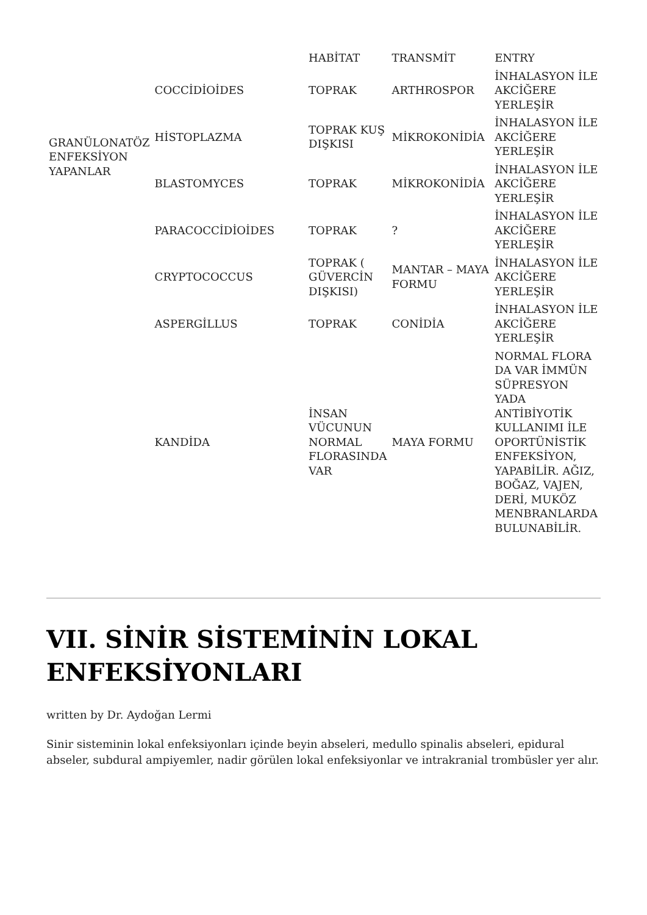| | | HABİTAT | TRANSMİT | ENTRY |
| GRANÜLONATÖZ ENFEKSİYON YAPANLAR | COCCİDİOİDES | TOPRAK | ARTHROSPOR | İNHALASYON İLE AKCİĞERE YERLEŞİR |
| | HİSTOPLAZMA | TOPRAK KUŞ DIŞKISI | MİKROKONİDİA | İNHALASYON İLE AKCİĞERE YERLEŞİR |
| | BLASTOMYCES | TOPRAK | MİKROKONİDİA | İNHALASYON İLE AKCİĞERE YERLEŞİR |
| | PARACOCCİDİOİDES | TOPRAK | ? | İNHALASYON İLE AKCİĞERE YERLEŞİR |
| | CRYPTOCOCCUS | TOPRAK ( GÜVERCİN DIŞKISI) | MANTAR – MAYA FORMU | İNHALASYON İLE AKCİĞERE YERLEŞİR |
| | ASPERGİLLUS | TOPRAK | CONİDİA | İNHALASYON İLE AKCİĞERE YERLEŞİR |
| | KANDİDA | İNSAN VÜCUNUN NORMAL FLORASINDA VAR | MAYA FORMU | NORMAL FLORA DA VAR İMMÜN SÜPRESYON YADA ANTİBİYOTİK KULLANIMI İLE OPORTÜNİSTİK ENFEKSİYON, YAPABİLİR. AĞIZ, BOĞAZ, VAJEN, DERİ, MUKÖZ MENBRANLARDA BULUNABİLİR. |
VII. SİNİR SİSTEMİNİN LOKAL ENFEKSİYONLARI
written by Dr. Aydoğan Lermi
Sinir sisteminin lokal enfeksiyonları içinde beyin abseleri, medullo spinalis abseleri, epidural abseler, subdural ampiyemler, nadir görülen lokal enfeksiyonlar ve intrakranial trombüsler yer alır.